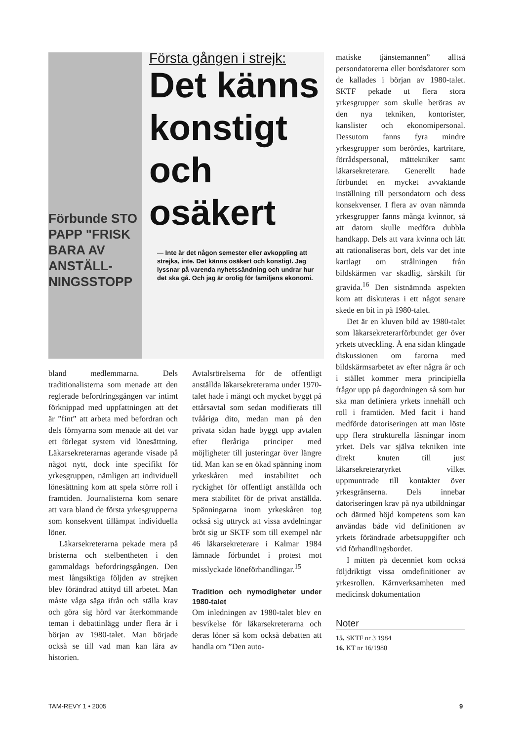Förbunde STO PAPP "FRISK BARA AV ANSTÄLL­NINGS­STOPP
Första gången i strejk:
Det känns konstigt och osäkert
— Inte är det någon semester eller avkoppling att strejka, inte. Det känns osäkert och konstigt. Jag lyssnar på varenda nyhetssändning och undrar hur det ska gå. Och jag är orolig för familjens ekonomi.
bland medlemmarna. Dels traditionalisterna som menade att den reglerade befordringsgången var intimt förknippad med uppfattningen att det är ”fint” att arbeta med befordran och dels förnyarna som menade att det var ett förlegat system vid lönesättning. Läkarsekreterarnas agerande visade på något nytt, dock inte specifikt för yrkesgruppen, nämligen att individuell lönesättning kom att spela större roll i framtiden. Journalisterna kom senare att vara bland de första yrkesgrupperna som konsekvent tillämpat individuella löner.
Läkarsekreterarna pekade mera på bristerna och stelbentheten i den gammaldags befordringsgången. Den mest långsiktiga följden av strejken blev förändrad attityd till arbetet. Man måste våga säga ifrån och ställa krav och göra sig hörd var återkommande teman i debattinlägg under flera år i början av 1980-talet. Man började också se till vad man kan lära av historien.
Avtalsrörelserna för de offentligt anställda läkarsekreterarna under 1970-talet hade i mångt och mycket byggt på ettårsavtal som sedan modifierats till tvååriga dito, medan man på den privata sidan hade byggt upp avtalen efter fleråriga principer med möjligheter till justeringar över längre tid. Man kan se en ökad spänning inom yrkeskåren med instabilitet och ryckighet för offentligt anställda och mera stabilitet för de privat anställda. Spänningarna inom yrkeskåren tog också sig uttryck att vissa avdelningar bröt sig ur SKTF som till exempel när 46 läkarsekreterare i Kalmar 1984 lämnade förbundet i protest mot misslyckade löneförhandlingar.<sup>15</sup>
Tradition och nymodigheter under 1980-talet
Om inledningen av 1980-talet blev en besvikelse för läkarsekreterarna och deras löner så kom också debatten att handla om ”Den auto-
matiske tjänstemannen” alltså persondatorerna eller bordsdatorer som de kallades i början av 1980-talet. SKTF pekade ut flera stora yrkesgrupper som skulle beröras av den nya tekniken, kontorister, kanslister och ekonomipersonal. Dessutom fanns fyra mindre yrkesgrupper som berördes, kartritare, förrådspersonal, mättekniker samt läkarsekreterare. Generellt hade förbundet en mycket avvaktande inställning till persondatorn och dess konsekvenser. I flera av ovan nämnda yrkesgrupper fanns många kvinnor, så att datorn skulle medföra dubbla handkapp. Dels att vara kvinna och lätt att rationaliseras bort, dels var det inte kartlagt om strålningen från bildskärmen var skadlig, särskilt för gravida.<sup>16</sup> Den sistnämnda aspekten kom att diskuteras i ett något senare skede en bit in på 1980-talet.
Det är en kluven bild av 1980-talet som läkarsekreterarförbundet ger över yrkets utveckling. Å ena sidan klingade diskussionen om farorna med bildskärmsarbetet av efter några år och i stället kommer mera principiella frågor upp på dagordningen så som hur ska man definiera yrkets innehåll och roll i framtiden. Med facit i hand medförde datoriseringen att man löste upp flera strukturella låsningar inom yrket. Dels var själva tekniken inte direkt knuten till just läkarsekreteraryrket vilket uppmuntrade till kontakter över yrkesgränserna. Dels innebar datoriseringen krav på nya utbildningar och därmed höjd kompetens som kan användas både vid definitionen av yrkets förändrade arbetsuppgifter och vid förhandlingsbordet.
I mitten på decenniet kom också följdriktigt vissa omdefinitioner av yrkesrollen. Kärnverksamheten med medicinsk dokumentation
Noter
15. SKTF nr 3 1984
16. KT nr 16/1980
TAM-REVY 1 • 2005 9